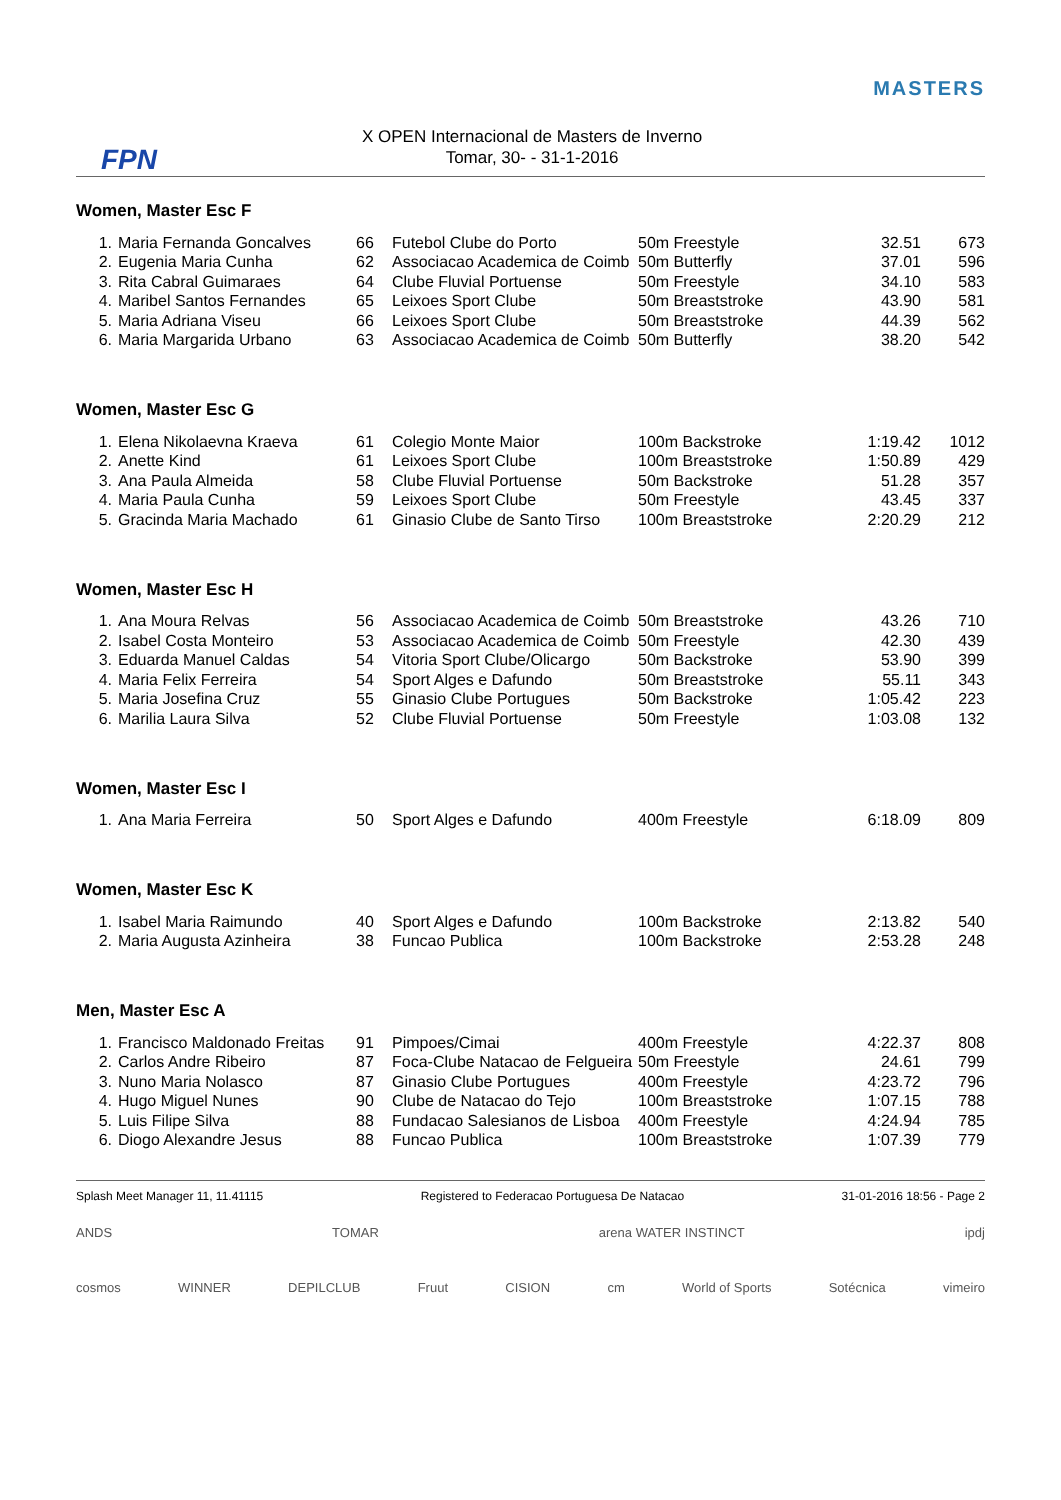FPN
X OPEN Internacional de Masters de Inverno
Tomar, 30- - 31-1-2016
MASTERS
Women, Master Esc F
| 1. | Maria Fernanda Goncalves | 66 | Futebol Clube do Porto | 50m Freestyle | 32.51 | 673 |
| 2. | Eugenia Maria Cunha | 62 | Associacao Academica de Coimb | 50m Butterfly | 37.01 | 596 |
| 3. | Rita Cabral Guimaraes | 64 | Clube Fluvial Portuense | 50m Freestyle | 34.10 | 583 |
| 4. | Maribel Santos Fernandes | 65 | Leixoes Sport Clube | 50m Breaststroke | 43.90 | 581 |
| 5. | Maria Adriana Viseu | 66 | Leixoes Sport Clube | 50m Breaststroke | 44.39 | 562 |
| 6. | Maria Margarida Urbano | 63 | Associacao Academica de Coimb | 50m Butterfly | 38.20 | 542 |
Women, Master Esc G
| 1. | Elena Nikolaevna Kraeva | 61 | Colegio Monte Maior | 100m Backstroke | 1:19.42 | 1012 |
| 2. | Anette Kind | 61 | Leixoes Sport Clube | 100m Breaststroke | 1:50.89 | 429 |
| 3. | Ana Paula Almeida | 58 | Clube Fluvial Portuense | 50m Backstroke | 51.28 | 357 |
| 4. | Maria Paula Cunha | 59 | Leixoes Sport Clube | 50m Freestyle | 43.45 | 337 |
| 5. | Gracinda Maria Machado | 61 | Ginasio Clube de Santo Tirso | 100m Breaststroke | 2:20.29 | 212 |
Women, Master Esc H
| 1. | Ana Moura Relvas | 56 | Associacao Academica de Coimb | 50m Breaststroke | 43.26 | 710 |
| 2. | Isabel Costa Monteiro | 53 | Associacao Academica de Coimb | 50m Freestyle | 42.30 | 439 |
| 3. | Eduarda Manuel Caldas | 54 | Vitoria Sport Clube/Olicargo | 50m Backstroke | 53.90 | 399 |
| 4. | Maria Felix Ferreira | 54 | Sport Alges e Dafundo | 50m Breaststroke | 55.11 | 343 |
| 5. | Maria Josefina Cruz | 55 | Ginasio Clube Portugues | 50m Backstroke | 1:05.42 | 223 |
| 6. | Marilia Laura Silva | 52 | Clube Fluvial Portuense | 50m Freestyle | 1:03.08 | 132 |
Women, Master Esc I
| 1. | Ana Maria Ferreira | 50 | Sport Alges e Dafundo | 400m Freestyle | 6:18.09 | 809 |
Women, Master Esc K
| 1. | Isabel Maria Raimundo | 40 | Sport Alges e Dafundo | 100m Backstroke | 2:13.82 | 540 |
| 2. | Maria Augusta Azinheira | 38 | Funcao Publica | 100m Backstroke | 2:53.28 | 248 |
Men, Master Esc A
| 1. | Francisco Maldonado Freitas | 91 | Pimpoes/Cimai | 400m Freestyle | 4:22.37 | 808 |
| 2. | Carlos Andre Ribeiro | 87 | Foca-Clube Natacao de Felgueira | 50m Freestyle | 24.61 | 799 |
| 3. | Nuno Maria Nolasco | 87 | Ginasio Clube Portugues | 400m Freestyle | 4:23.72 | 796 |
| 4. | Hugo Miguel Nunes | 90 | Clube de Natacao do Tejo | 100m Breaststroke | 1:07.15 | 788 |
| 5. | Luis Filipe Silva | 88 | Fundacao Salesianos de Lisboa | 400m Freestyle | 4:24.94 | 785 |
| 6. | Diogo Alexandre Jesus | 88 | Funcao Publica | 100m Breaststroke | 1:07.39 | 779 |
Splash Meet Manager 11, 11.41115 Registered to Federacao Portuguesa De Natacao 31-01-2016 18:56 - Page 2
ANDS TOMAR arena WATER INSTINCT ipdj cosmos WINNER DEPILCLUB Fruut CISION cm World of Sports Sotécnica vimeiro